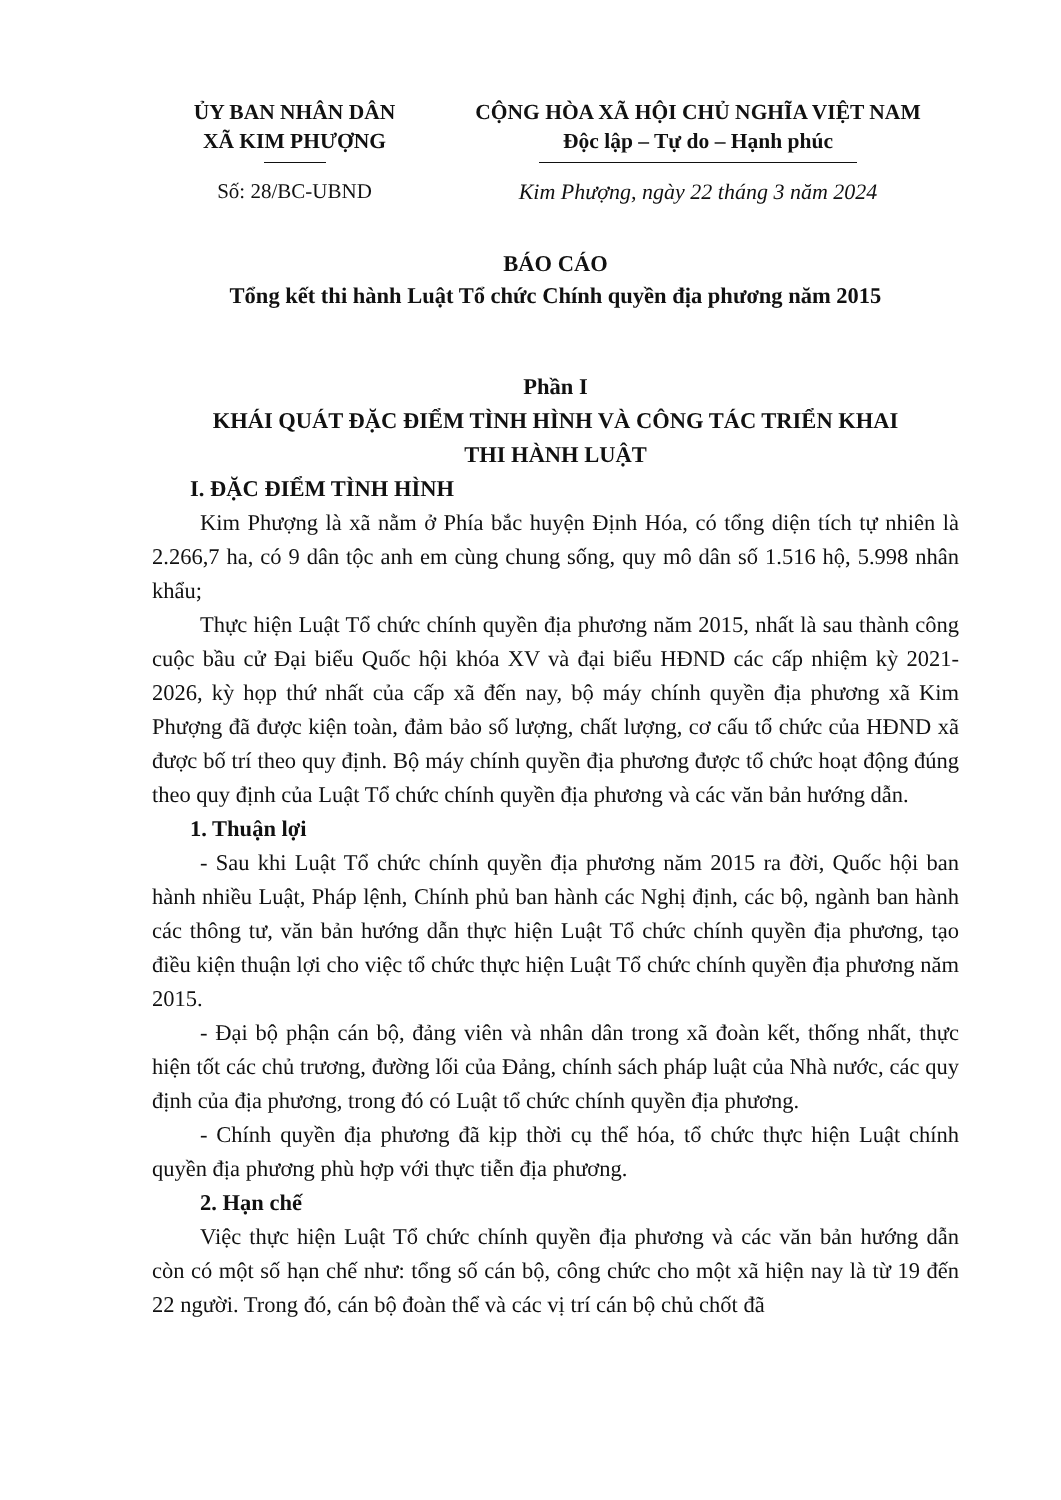ỦY BAN NHÂN DÂN
XÃ KIM PHƯỢNG
Số: 28/BC-UBND
CỘNG HÒA XÃ HỘI CHỦ NGHĨA VIỆT NAM
Độc lập – Tự do – Hạnh phúc
Kim Phượng, ngày 22 tháng 3 năm 2024
BÁO CÁO
Tổng kết thi hành Luật Tổ chức Chính quyền địa phương năm 2015
Phần I
KHÁI QUÁT ĐẶC ĐIỂM TÌNH HÌNH VÀ CÔNG TÁC TRIỂN KHAI
THI HÀNH LUẬT
I. ĐẶC ĐIỂM TÌNH HÌNH
Kim Phượng là xã nằm ở Phía bắc huyện Định Hóa, có tổng diện tích tự nhiên là 2.266,7 ha, có 9 dân tộc anh em cùng chung sống, quy mô dân số 1.516 hộ, 5.998 nhân khẩu;
Thực hiện Luật Tổ chức chính quyền địa phương năm 2015, nhất là sau thành công cuộc bầu cử Đại biểu Quốc hội khóa XV và đại biểu HĐND các cấp nhiệm kỳ 2021-2026, kỳ họp thứ nhất của cấp xã đến nay, bộ máy chính quyền địa phương xã Kim Phượng đã được kiện toàn, đảm bảo số lượng, chất lượng, cơ cấu tổ chức của HĐND xã được bố trí theo quy định. Bộ máy chính quyền địa phương được tổ chức hoạt động đúng theo quy định của Luật Tổ chức chính quyền địa phương và các văn bản hướng dẫn.
1. Thuận lợi
- Sau khi Luật Tổ chức chính quyền địa phương năm 2015 ra đời, Quốc hội ban hành nhiều Luật, Pháp lệnh, Chính phủ ban hành các Nghị định, các bộ, ngành ban hành các thông tư, văn bản hướng dẫn thực hiện Luật Tổ chức chính quyền địa phương, tạo điều kiện thuận lợi cho việc tổ chức thực hiện Luật Tổ chức chính quyền địa phương năm 2015.
- Đại bộ phận cán bộ, đảng viên và nhân dân trong xã đoàn kết, thống nhất, thực hiện tốt các chủ trương, đường lối của Đảng, chính sách pháp luật của Nhà nước, các quy định của địa phương, trong đó có Luật tổ chức chính quyền địa phương.
- Chính quyền địa phương đã kịp thời cụ thể hóa, tổ chức thực hiện Luật chính quyền địa phương phù hợp với thực tiễn địa phương.
2. Hạn chế
Việc thực hiện Luật Tổ chức chính quyền địa phương và các văn bản hướng dẫn còn có một số hạn chế như: tổng số cán bộ, công chức cho một xã hiện nay là từ 19 đến 22 người. Trong đó, cán bộ đoàn thể và các vị trí cán bộ chủ chốt đã